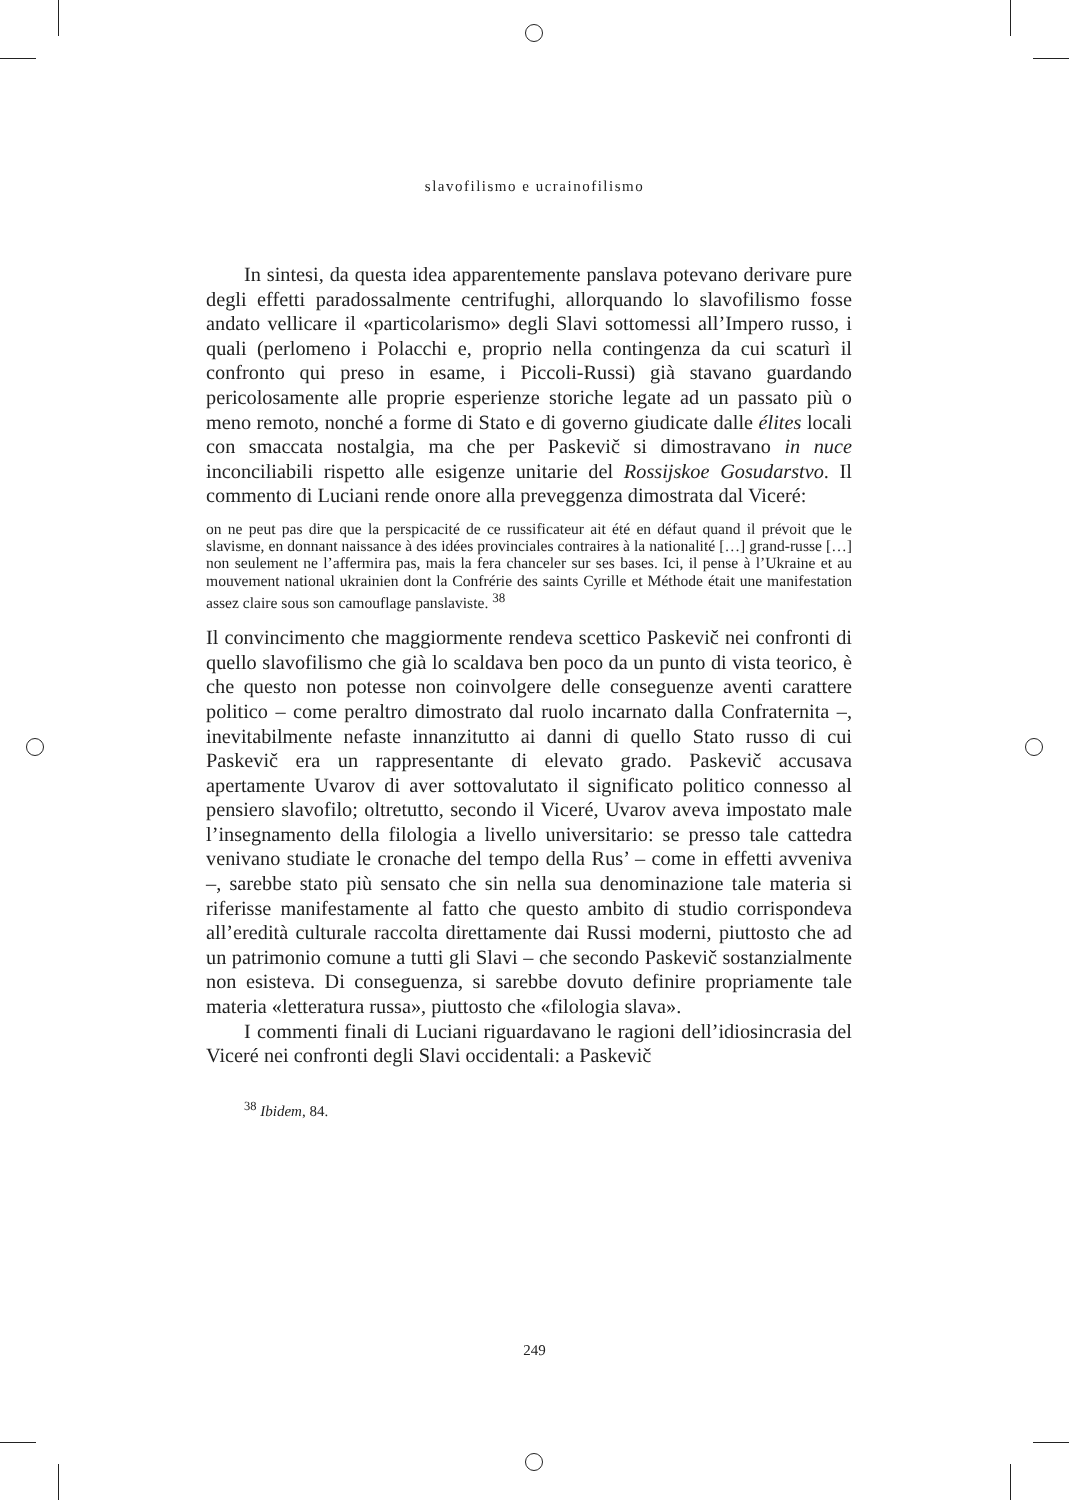slavofilismo e ucrainofilismo
In sintesi, da questa idea apparentemente panslava potevano derivare pure degli effetti paradossalmente centrifughi, allorquando lo slavofilismo fosse andato vellicare il «particolarismo» degli Slavi sottomessi all’Impero russo, i quali (perlomeno i Polacchi e, proprio nella contingenza da cui scaturì il confronto qui preso in esame, i Piccoli-Russi) già stavano guardando pericolosamente alle proprie esperienze storiche legate ad un passato più o meno remoto, nonché a forme di Stato e di governo giudicate dalle élites locali con smaccata nostalgia, ma che per Paskevič si dimostravano in nuce inconciliabili rispetto alle esigenze unitarie del Rossijskoe Gosudarstvo. Il commento di Luciani rende onore alla preveggenza dimostrata dal Viceré:
on ne peut pas dire que la perspicacité de ce russificateur ait été en défaut quand il prévoit que le slavisme, en donnant naissance à des idées provinciales contraires à la nationalité […] grand-russe […] non seulement ne l’affermira pas, mais la fera chanceler sur ses bases. Ici, il pense à l’Ukraine et au mouvement national ukrainien dont la Confrérie des saints Cyrille et Méthode était une manifestation assez claire sous son camouflage panslaviste. <sup>38</sup>
Il convincimento che maggiormente rendeva scettico Paskevič nei confronti di quello slavofilismo che già lo scaldava ben poco da un punto di vista teorico, è che questo non potesse non coinvolgere delle conseguenze aventi carattere politico – come peraltro dimostrato dal ruolo incarnato dalla Confraternita –, inevitabilmente nefaste innanzitutto ai danni di quello Stato russo di cui Paskevič era un rappresentante di elevato grado. Paskevič accusava apertamente Uvarov di aver sottovalutato il significato politico connesso al pensiero slavofilo; oltretutto, secondo il Viceré, Uvarov aveva impostato male l’insegnamento della filologia a livello universitario: se presso tale cattedra venivano studiate le cronache del tempo della Rus’ – come in effetti avveniva –, sarebbe stato più sensato che sin nella sua denominazione tale materia si riferisse manifestamente al fatto che questo ambito di studio corrispondeva all’eredità culturale raccolta direttamente dai Russi moderni, piuttosto che ad un patrimonio comune a tutti gli Slavi – che secondo Paskevič sostanzialmente non esisteva. Di conseguenza, si sarebbe dovuto definire propriamente tale materia «letteratura russa», piuttosto che «filologia slava».
I commenti finali di Luciani riguardavano le ragioni dell’idiosincrasia del Viceré nei confronti degli Slavi occidentali: a Paskevič
<sup>38</sup> Ibidem, 84.
249